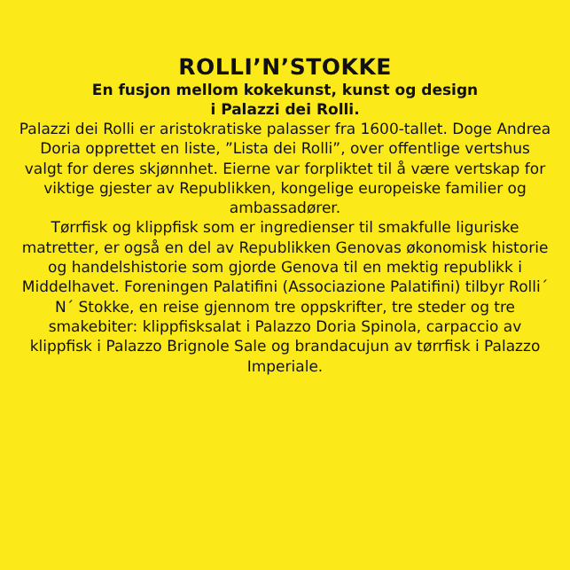ROLLI’N’STOKKE
En fusjon mellom kokekunst, kunst og design
i Palazzi dei Rolli.
Palazzi dei Rolli er aristokratiske palasser fra 1600-tallet. Doge Andrea Doria opprettet en liste, ”Lista dei Rolli”, over offentlige vertshus valgt for deres skjønnhet. Eierne var forpliktet til å være vertskap for viktige gjester av Republikken, kongelige europeiske familier og ambassadører.
Tørrfisk og klippfisk som er ingredienser til smakfulle liguriske matretter, er også en del av Republikken Genovas økonomisk historie og handelshistorie som gjorde Genova til en mektig republikk i Middelhavet. Foreningen Palatifini (Associazione Palatifini) tilbyr Rolli´ N´ Stokke, en reise gjennom tre oppskrifter, tre steder og tre smakebiter: klippfisksalat i Palazzo Doria Spinola, carpaccio av klippfisk i Palazzo Brignole Sale og brandacujun av tørrfisk i Palazzo Imperiale.